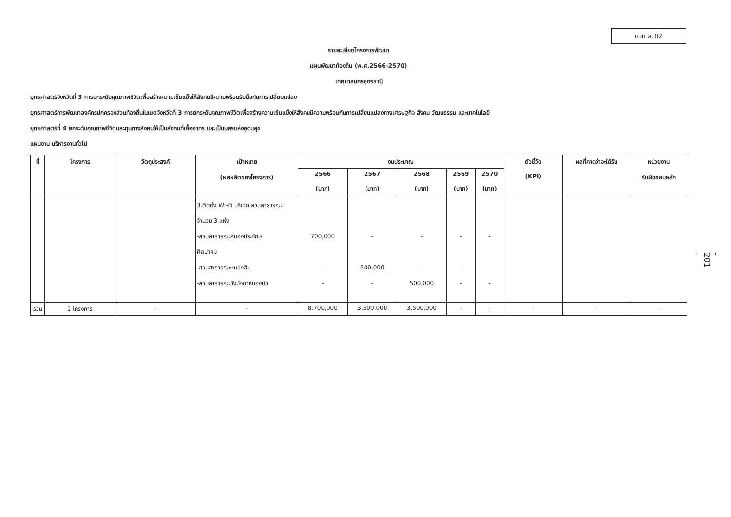แบบ ผ. 02
- 201 -
รายละเอียดโครงการพัฒนา
แผนพัฒนาท้องถิ่น (พ.ศ.2566-2570)
เทศบาลนครอุดรธานี
ยุทธศาสตร์จังหวัดที่ 3 การยกระดับคุณภาพชีวิตเพื่อสร้างความเข้มแข็งให้สังคมมีความพร้อมรับมือกับการเปลี่ยนแปลง
ยุทธศาสตร์การพัฒนาองค์กรปกครองส่วนท้องถิ่นในเขตจังหวัดที่ 3 การยกระดับคุณภาพชีวิตเพื่อสร้างความเข้มแข็งให้สังคมมีความพร้อมกับการเปลี่ยนแปลงทางเศรษฐกิจ สังคม วัฒนธรรม และเทคโนโลยี
ยุทธศาสตร์ที่ 4 ยกระดับคุณภาพชีวิตและทุนทางสังคมให้เป็นสังคมที่เอื้ออาทร และเป็นนครแห่งอุดมสุข
แผนงาน บริหารงานทั่วไป
| ที่ | โครงการ | วัตถุประสงค์ | เป้าหมาย (ผลผลิตของโครงการ) | งบประมาณ | | | | | ตัวชี้วัด (KPI) | ผลที่คาดว่าจะได้รับ | หน่วยงาน รับผิดชอบหลัก |
| --- | --- | --- | --- | --- | --- | --- | --- | --- | --- | --- | --- |
| | | | | 2566 (บาท) | 2567 (บาท) | 2568 (บาท) | 2569 (บาท) | 2570 (บาท) | | | |
| | | | 3.ติดตั้ง Wi-Fi บริเวณสวนสาธารณะ จำนวน 3 แห่ง -สวนสาธารณะหนองประจักษ์ ศิลปาคม -สวนสาธารณะหนองสิม -สวนสาธารณะวังมัจฉาหนองบัว | 700,000 - - | - 500,000 - | - - 500,000 | - - - | - - - | | | |
| รวม | 1 โครงการ | - | - | 8,700,000 | 3,500,000 | 3,500,000 | - | - | - | - | - |